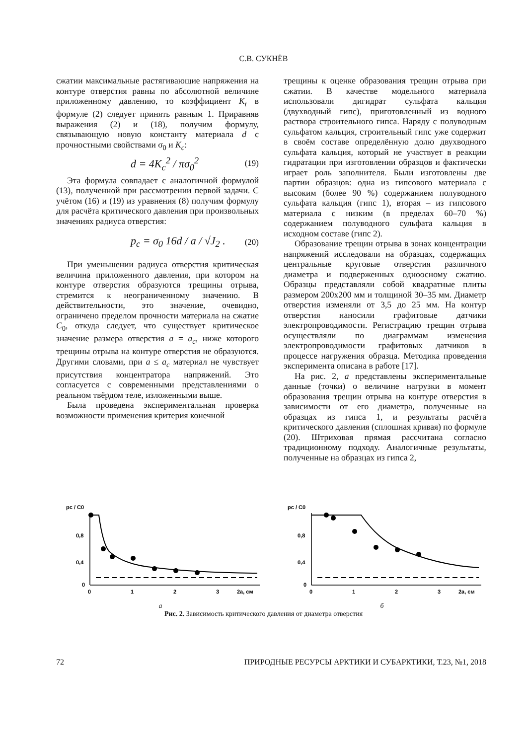С.В. СУКНЁВ
сжатии максимальные растягивающие напряжения на контуре отверстия равны по абсолютной величине приложенному давлению, то коэффициент K<sub>t</sub> в формуле (2) следует принять равным 1. Приравняв выражения (2) и (18), получим формулу, связывающую новую константу материала d с прочностными свойствами σ<sub>0</sub> и K<sub>c</sub>:
d = 4K<sub>c</sub><sup>2</sup> / πσ<sub>0</sub><sup>2</sup> (19)
Эта формула совпадает с аналогичной формулой (13), полученной при рассмотрении первой задачи. С учётом (16) и (19) из уравнения (8) получим формулу для расчёта критического давления при произвольных значениях радиуса отверстия:
p<sub>c</sub> = σ<sub>0</sub> 16d / a / √J<sub>2</sub> . (20)
При уменьшении радиуса отверстия критическая величина приложенного давления, при котором на контуре отверстия образуются трещины отрыва, стремится к неограниченному значению. В действительности, это значение, очевидно, ограничено пределом прочности материала на сжатие C<sub>0</sub>, откуда следует, что существует критическое значение размера отверстия a = a<sub>c</sub>, ниже которого трещины отрыва на контуре отверстия не образуются. Другими словами, при a ≤ a<sub>c</sub> материал не чувствует присутствия концентратора напряжений. Это согласуется с современными представлениями о реальном твёрдом теле, изложенными выше.
Была проведена экспериментальная проверка возможности применения критерия конечной
трещины к оценке образования трещин отрыва при сжатии. В качестве модельного материала использовали дигидрат сульфата кальция (двухводный гипс), приготовленный из водного раствора строительного гипса. Наряду с полуводным сульфатом кальция, строительный гипс уже содержит в своём составе определённую долю двухводного сульфата кальция, который не участвует в реакции гидратации при изготовлении образцов и фактически играет роль заполнителя. Были изготовлены две партии образцов: одна из гипсового материала с высоким (более 90 %) содержанием полуводного сульфата кальция (гипс 1), вторая – из гипсового материала с низким (в пределах 60–70 %) содержанием полуводного сульфата кальция в исходном составе (гипс 2).
Образование трещин отрыва в зонах концентрации напряжений исследовали на образцах, содержащих центральные круговые отверстия различного диаметра и подверженных одноосному сжатию. Образцы представляли собой квадратные плиты размером 200x200 мм и толщиной 30–35 мм. Диаметр отверстия изменяли от 3,5 до 25 мм. На контур отверстия наносили графитовые датчики электропроводимости. Регистрацию трещин отрыва осуществляли по диаграммам изменения электропроводимости графитовых датчиков в процессе нагружения образца. Методика проведения эксперимента описана в работе [17].
На рис. 2, а представлены экспериментальные данные (точки) о величине нагрузки в момент образования трещин отрыва на контуре отверстия в зависимости от его диаметра, полученные на образцах из гипса 1, и результаты расчёта критического давления (сплошная кривая) по формуле (20). Штриховая прямая рассчитана согласно традиционному подходу. Аналогичные результаты, полученные на образцах из гипса 2,
pc / C0
0,8
0,4
0
0
1
2
3
2a, см
а
pc / C0
0,8
0,4
0
0
1
2
3
2a, см
б
Рис. 2. Зависимость критического давления от диаметра отверстия
72 ПРИРОДНЫЕ РЕСУРСЫ АРКТИКИ И СУБАРКТИКИ, Т.23, №1, 2018